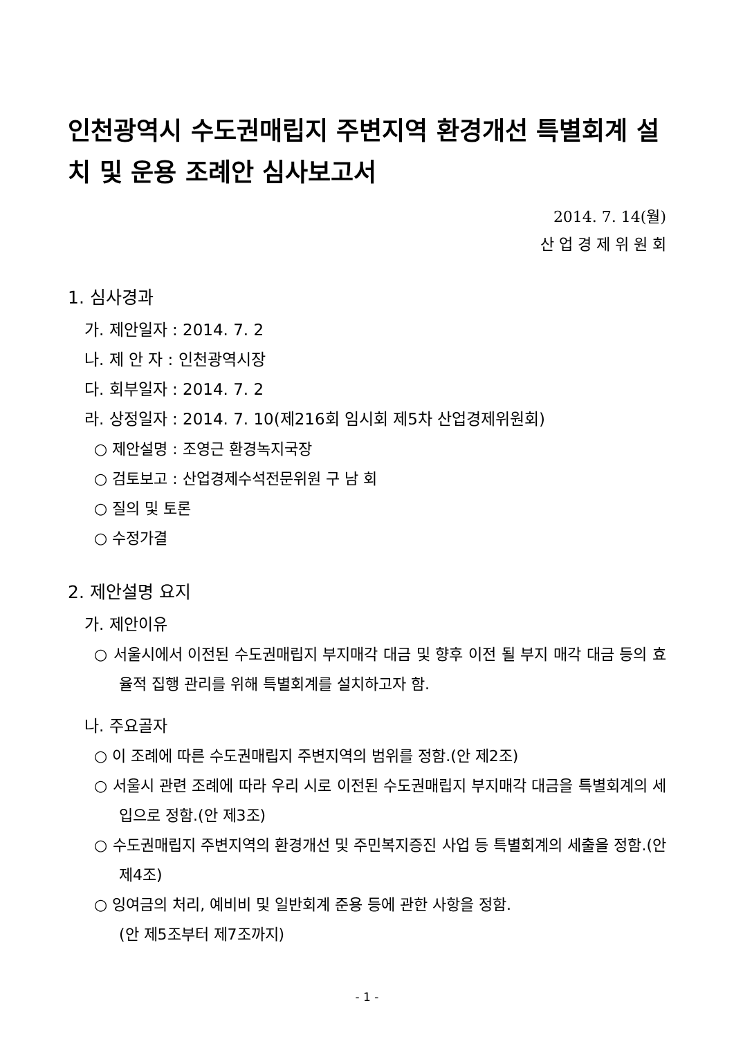인천광역시 수도권매립지 주변지역 환경개선 특별회계 설치 및 운용 조례안 심사보고서
2014. 7. 14(월)
산 업 경 제 위 원 회
1. 심사경과
가. 제안일자 : 2014. 7. 2
나. 제 안 자 : 인천광역시장
다. 회부일자 : 2014. 7. 2
라. 상정일자 : 2014. 7. 10(제216회 임시회 제5차 산업경제위원회)
○ 제안설명 : 조영근 환경녹지국장
○ 검토보고 : 산업경제수석전문위원 구 남 회
○ 질의 및 토론
○ 수정가결
2. 제안설명 요지
가. 제안이유
○ 서울시에서 이전된 수도권매립지 부지매각 대금 및 향후 이전 될 부지 매각 대금 등의 효율적 집행 관리를 위해 특별회계를 설치하고자 함.
나. 주요골자
○ 이 조례에 따른 수도권매립지 주변지역의 범위를 정함.(안 제2조)
○ 서울시 관련 조례에 따라 우리 시로 이전된 수도권매립지 부지매각 대금을 특별회계의 세입으로 정함.(안 제3조)
○ 수도권매립지 주변지역의 환경개선 및 주민복지증진 사업 등 특별회계의 세출을 정함.(안 제4조)
○ 잉여금의 처리, 예비비 및 일반회계 준용 등에 관한 사항을 정함.
(안 제5조부터 제7조까지)
- 1 -